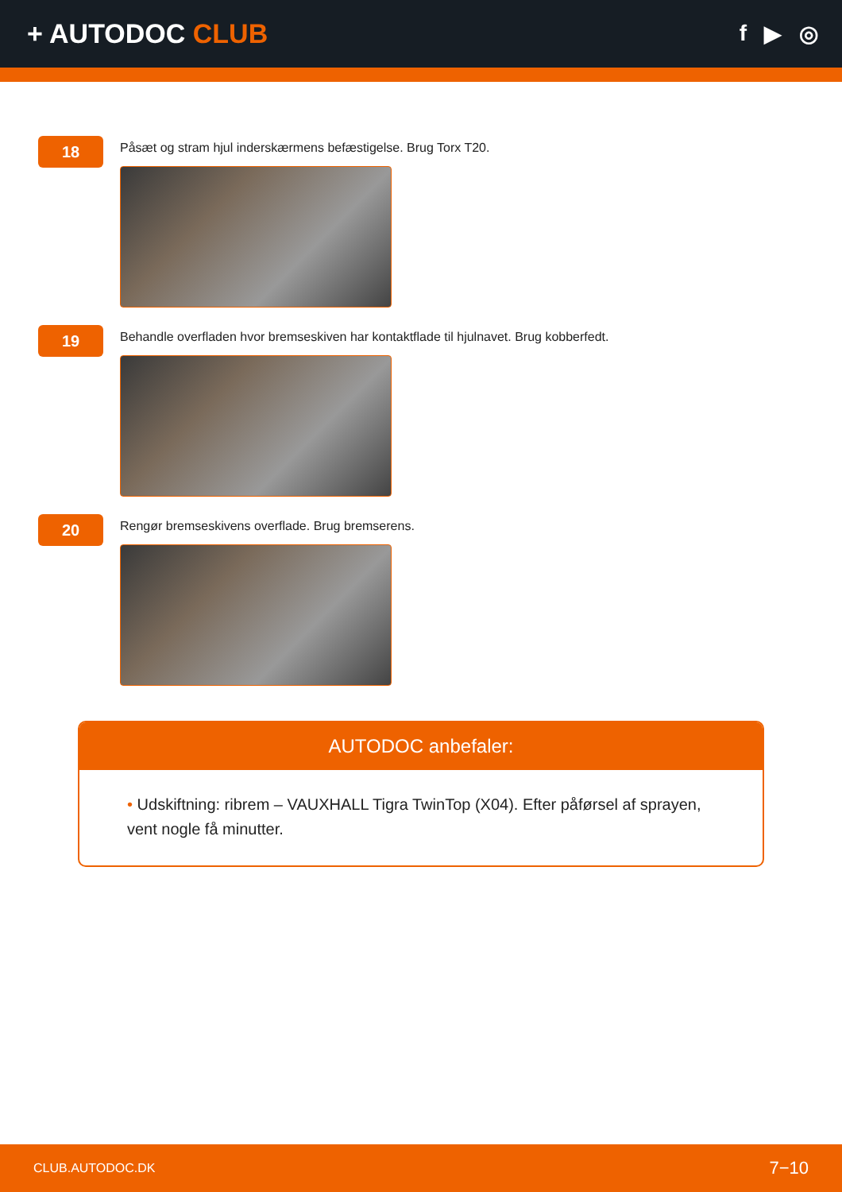+ AUTODOC CLUB
f ▶ ◎
18
Påsæt og stram hjul inderskærmens befæstigelse. Brug Torx T20.
19
Behandle overfladen hvor bremseskiven har kontaktflade til hjulnavet. Brug kobberfedt.
20
Rengør bremseskivens overflade. Brug bremserens.
AUTODOC anbefaler:
• Udskiftning: ribrem – VAUXHALL Tigra TwinTop (X04). Efter påførsel af sprayen, vent nogle få minutter.
CLUB.AUTODOC.DK 7−10